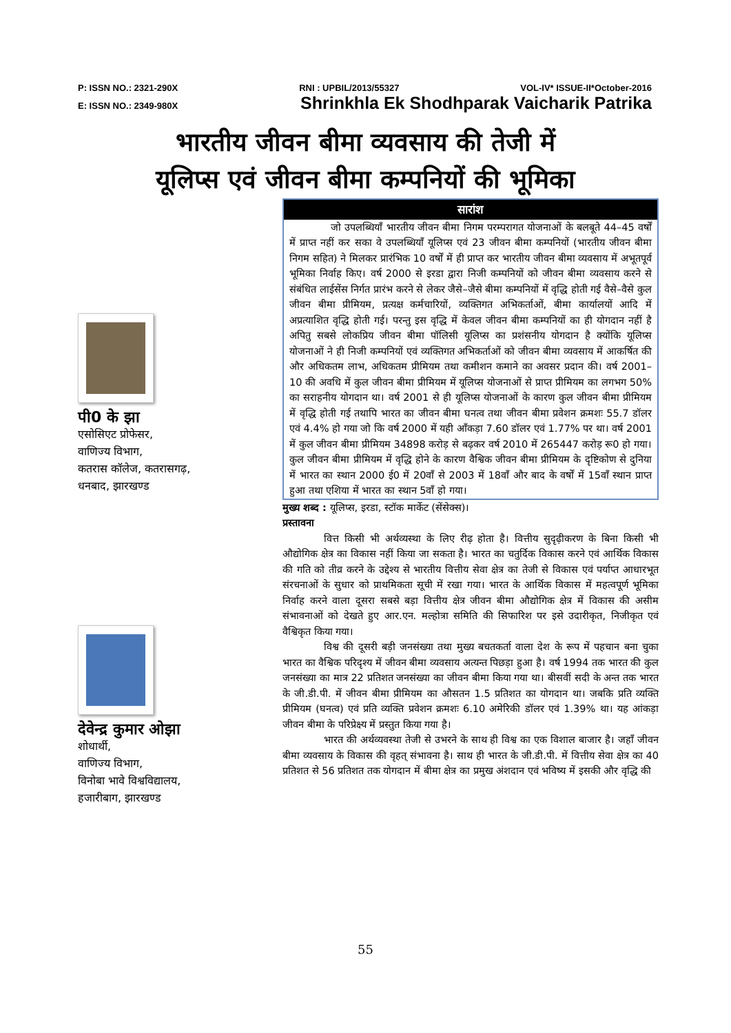P: ISSN NO.: 2321-290X RNI : UPBIL/2013/55327 VOL-IV* ISSUE-II*October-2016
E: ISSN NO.: 2349-980X Shrinkhla Ek Shodhparak Vaicharik Patrika
भारतीय जीवन बीमा व्यवसाय की तेजी में
यूलिप्स एवं जीवन बीमा कम्पनियों की भूमिका
पी0 के झा
एसोसिएट प्रोफेसर,
वाणिज्य विभाग,
कतरास कॉलेज, कतरासगढ़,
धनबाद, झारखण्ड
देवेन्द्र कुमार ओझा
शोधार्थी,
वाणिज्य विभाग,
विनोबा भावे विश्वविद्यालय,
हजारीबाग, झारखण्ड
सारांश
जो उपलब्धियाँ भारतीय जीवन बीमा निगम परम्परागत योजनाओं के बलबूते 44–45 वर्षों में प्राप्त नहीं कर सका वे उपलब्धियाँ यूलिप्स एवं 23 जीवन बीमा कम्पनियों (भारतीय जीवन बीमा निगम सहित) ने मिलकर प्रारंभिक 10 वर्षों में ही प्राप्त कर भारतीय जीवन बीमा व्यवसाय में अभूतपूर्व भूमिका निर्वाह किए। वर्ष 2000 से इरडा द्वारा निजी कम्पनियों को जीवन बीमा व्यवसाय करने से संबंधित लाईसेंस निर्गत प्रारंभ करने से लेकर जैसे–जैसे बीमा कम्पनियों में वृद्धि होती गई वैसे–वैसे कुल जीवन बीमा प्रीमियम, प्रत्यक्ष कर्मचारियों, व्यक्तिगत अभिकर्ताओं, बीमा कार्यालयों आदि में अप्रत्याशित वृद्धि होती गई। परन्तु इस वृद्धि में केवल जीवन बीमा कम्पनियों का ही योगदान नहीं है अपितु सबसे लोकप्रिय जीवन बीमा पॉलिसी यूलिप्स का प्रशंसनीय योगदान है क्योंकि यूलिप्स योजनाओं ने ही निजी कम्पनियों एवं व्यक्तिगत अभिकर्ताओं को जीवन बीमा व्यवसाय में आकर्षित की और अधिकतम लाभ, अधिकतम प्रीमियम तथा कमीशन कमाने का अवसर प्रदान की। वर्ष 2001–10 की अवधि में कुल जीवन बीमा प्रीमियम में यूलिप्स योजनाओं से प्राप्त प्रीमियम का लगभग 50% का सराहनीय योगदान था। वर्ष 2001 से ही यूलिप्स योजनाओं के कारण कुल जीवन बीमा प्रीमियम में वृद्धि होती गई तथापि भारत का जीवन बीमा घनत्व तथा जीवन बीमा प्रवेशन क्रमशः 55.7 डॉलर एवं 4.4% हो गया जो कि वर्ष 2000 में यही ऑंकड़ा 7.60 डॉलर एवं 1.77% पर था। वर्ष 2001 में कुल जीवन बीमा प्रीमियम 34898 करोड़ से बढ़कर वर्ष 2010 में 265447 करोड़ रू0 हो गया। कुल जीवन बीमा प्रीमियम में वृद्धि होने के कारण वैश्विक जीवन बीमा प्रीमियम के दृष्टिकोण से दुनिया में भारत का स्थान 2000 ई0 में 20वाँ से 2003 में 18वाँ और बाद के वर्षों में 15वाँ स्थान प्राप्त हुआ तथा एशिया में भारत का स्थान 5वाँ हो गया।
मुख्य शब्द : यूलिप्स, इरडा, स्टॉक मार्केट (सेंसेक्स)।
प्रस्तावना
वित्त किसी भी अर्थव्यस्था के लिए रीढ़ होता है। वित्तीय सुदृढ़ीकरण के बिना किसी भी औद्योगिक क्षेत्र का विकास नहीं किया जा सकता है। भारत का चतुर्दिक विकास करने एवं आर्थिक विकास की गति को तीव्र करने के उद्देश्य से भारतीय वित्तीय सेवा क्षेत्र का तेजी से विकास एवं पर्याप्त आधारभूत संरचनाओं के सुधार को प्राथमिकता सूची में रखा गया। भारत के आर्थिक विकास में महत्वपूर्ण भूमिका निर्वाह करने वाला दूसरा सबसे बड़ा वित्तीय क्षेत्र जीवन बीमा औद्योगिक क्षेत्र में विकास की असीम संभावनाओं को देखते हुए आर.एन. मल्होत्रा समिति की सिफारिश पर इसे उदारीकृत, निजीकृत एवं वैश्विकृत किया गया।
विश्व की दूसरी बड़ी जनसंख्या तथा मुख्य बचतकर्ता वाला देश के रूप में पहचान बना चुका भारत का वैश्विक परिदृश्य में जीवन बीमा व्यवसाय अत्यन्त पिछड़ा हुआ है। वर्ष 1994 तक भारत की कुल जनसंख्या का मात्र 22 प्रतिशत जनसंख्या का जीवन बीमा किया गया था। बीसवीं सदी के अन्त तक भारत के जी.डी.पी. में जीवन बीमा प्रीमियम का औसतन 1.5 प्रतिशत का योगदान था। जबकि प्रति व्यक्ति प्रीमियम (घनत्व) एवं प्रति व्यक्ति प्रवेशन क्रमशः 6.10 अमेरिकी डॉलर एवं 1.39% था। यह आंकड़ा जीवन बीमा के परिप्रेक्ष्य में प्रस्तुत किया गया है।
भारत की अर्थव्यवस्था तेजी से उभरने के साथ ही विश्व का एक विशाल बाजार है। जहाँ जीवन बीमा व्यवसाय के विकास की वृहत् संभावना है। साथ ही भारत के जी.डी.पी. में वित्तीय सेवा क्षेत्र का 40 प्रतिशत से 56 प्रतिशत तक योगदान में बीमा क्षेत्र का प्रमुख अंशदान एवं भविष्य में इसकी और वृद्धि की
55